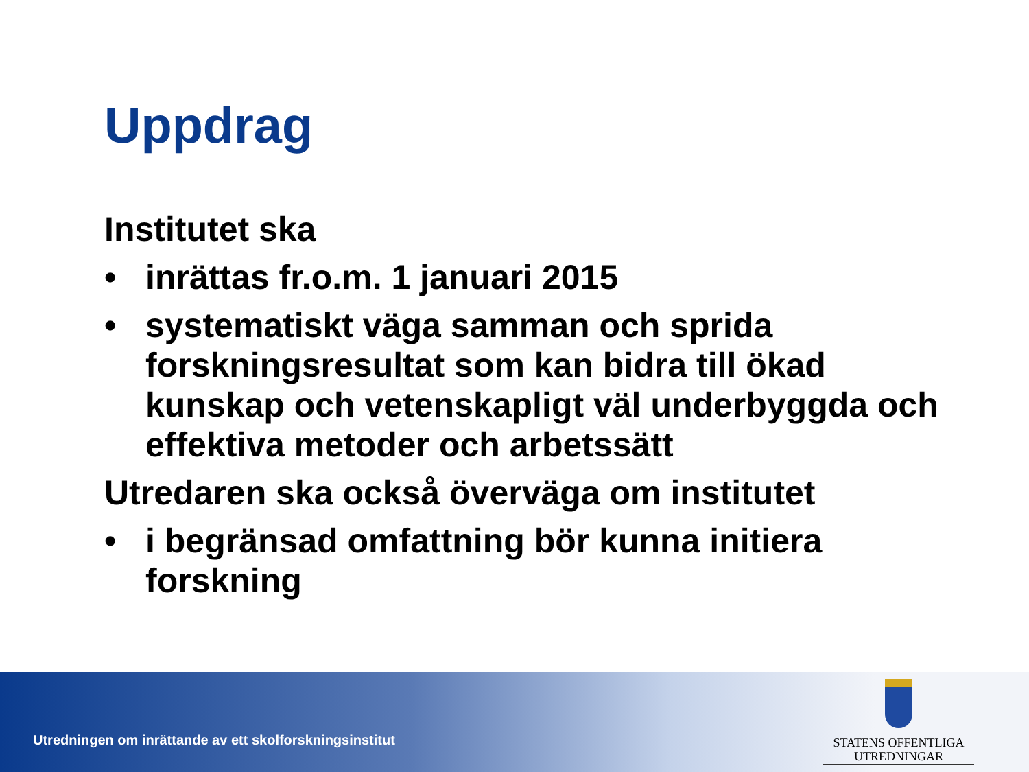Uppdrag
Institutet ska
• inrättas fr.o.m. 1 januari 2015
• systematiskt väga samman och sprida forskningsresultat som kan bidra till ökad kunskap och vetenskapligt väl underbyggda och effektiva metoder och arbetssätt
Utredaren ska också överväga om institutet
• i begränsad omfattning bör kunna initiera forskning
Utredningen om inrättande av ett skolforskningsinstitut
STATENS OFFENTLIGA
UTREDNINGAR